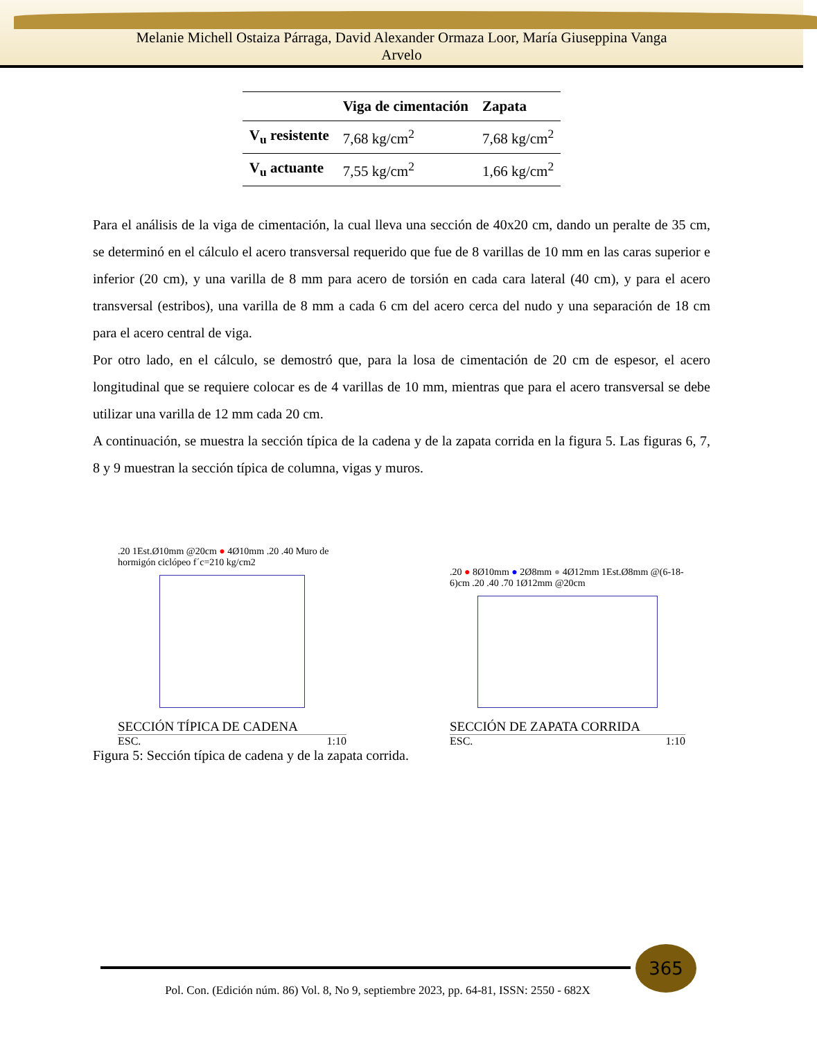Melanie Michell Ostaiza Párraga, David Alexander Ormaza Loor, María Giuseppina Vanga
Arvelo
| | Viga de cimentación | Zapata |
| --- | --- | --- |
| V<sub>u</sub> resistente | 7,68 kg/cm<sup>2</sup> | 7,68 kg/cm<sup>2</sup> |
| V<sub>u</sub> actuante | 7,55 kg/cm<sup>2</sup> | 1,66 kg/cm<sup>2</sup> |
Para el análisis de la viga de cimentación, la cual lleva una sección de 40x20 cm, dando un peralte de 35 cm, se determinó en el cálculo el acero transversal requerido que fue de 8 varillas de 10 mm en las caras superior e inferior (20 cm), y una varilla de 8 mm para acero de torsión en cada cara lateral (40 cm), y para el acero transversal (estribos), una varilla de 8 mm a cada 6 cm del acero cerca del nudo y una separación de 18 cm para el acero central de viga.
Por otro lado, en el cálculo, se demostró que, para la losa de cimentación de 20 cm de espesor, el acero longitudinal que se requiere colocar es de 4 varillas de 10 mm, mientras que para el acero transversal se debe utilizar una varilla de 12 mm cada 20 cm.
A continuación, se muestra la sección típica de la cadena y de la zapata corrida en la figura 5. Las figuras 6, 7, 8 y 9 muestran la sección típica de columna, vigas y muros.
.20 1Est.Ø10mm @20cm ● 4Ø10mm .20 .40 Muro de hormigón ciclópeo f´c=210 kg/cm2
SECCIÓN TÍPICA DE CADENA
ESC. 1:10
.20 ● 8Ø10mm ● 2Ø8mm ● 4Ø12mm 1Est.Ø8mm @(6-18-6)cm .20 .40 .70 1Ø12mm @20cm
SECCIÓN DE ZAPATA CORRIDA
ESC. 1:10
Figura 5: Sección típica de cadena y de la zapata corrida.
365
Pol. Con. (Edición núm. 86) Vol. 8, No 9, septiembre 2023, pp. 64-81, ISSN: 2550 - 682X